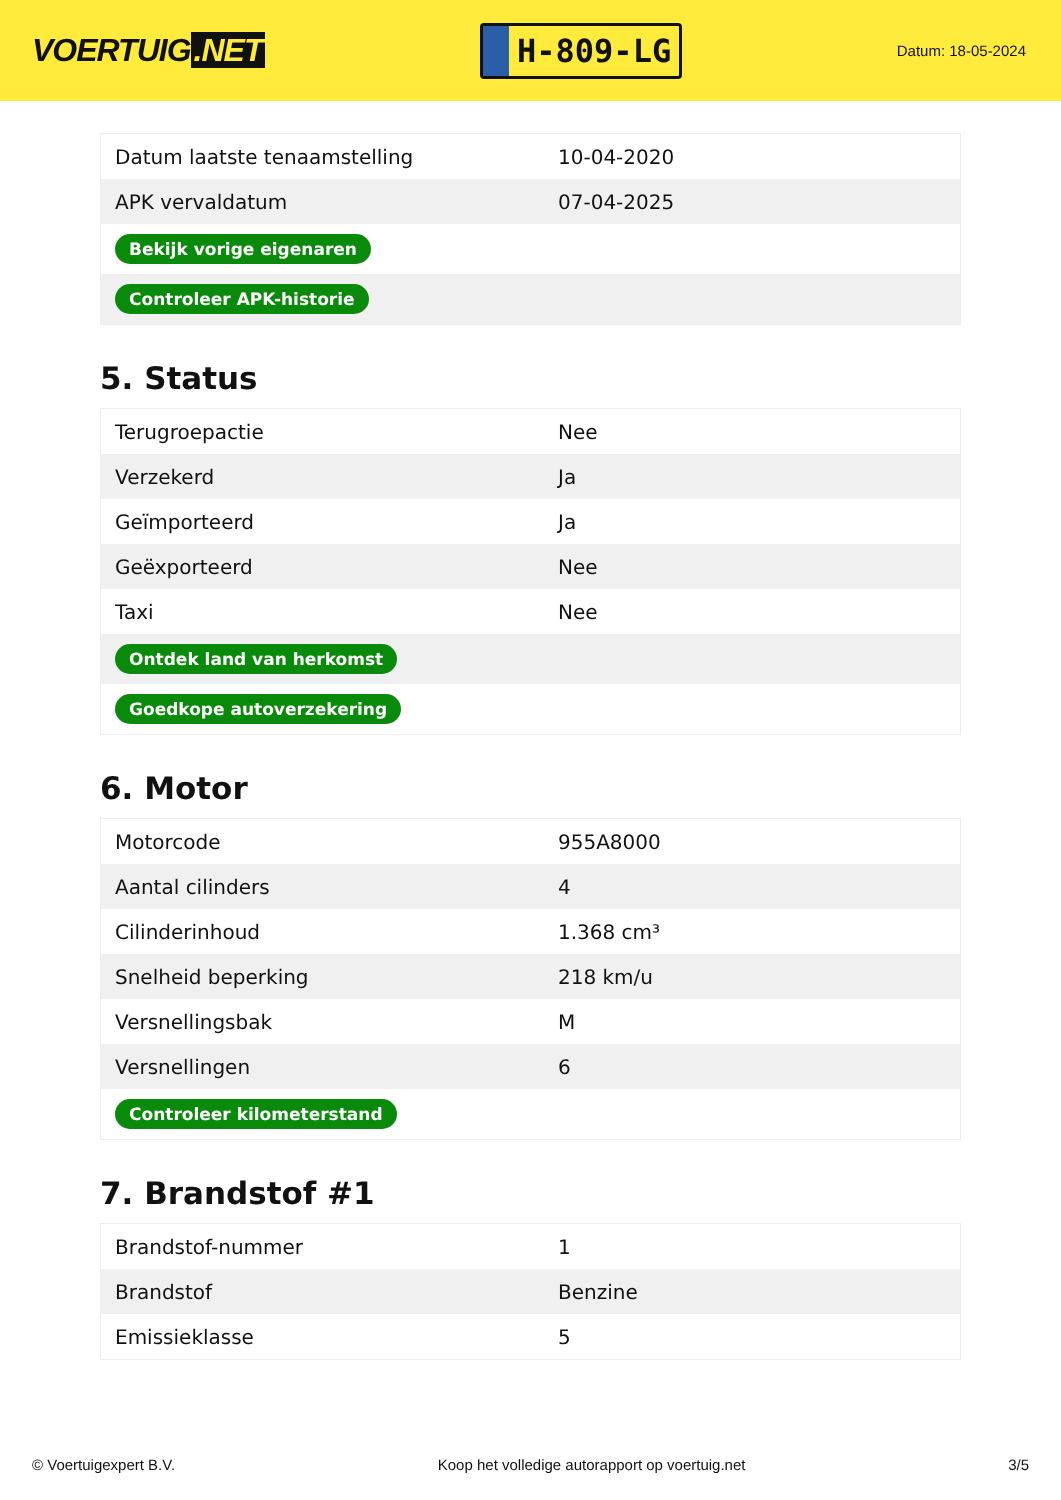VOERTUIG.NET
H-809-LG
Datum: 18-05-2024
| Datum laatste tenaamstelling | 10-04-2020 |
| APK vervaldatum | 07-04-2025 |
| Bekijk vorige eigenaren | |
| Controleer APK-historie | |
5. Status
| Terugroepactie | Nee |
| Verzekerd | Ja |
| Geïmporteerd | Ja |
| Geëxporteerd | Nee |
| Taxi | Nee |
| Ontdek land van herkomst | |
| Goedkope autoverzekering | |
6. Motor
| Motorcode | 955A8000 |
| Aantal cilinders | 4 |
| Cilinderinhoud | 1.368 cm³ |
| Snelheid beperking | 218 km/u |
| Versnellingsbak | M |
| Versnellingen | 6 |
| Controleer kilometerstand | |
7. Brandstof #1
| Brandstof-nummer | 1 |
| Brandstof | Benzine |
| Emissieklasse | 5 |
© Voertuigexpert B.V. Koop het volledige autorapport op voertuig.net 3/5